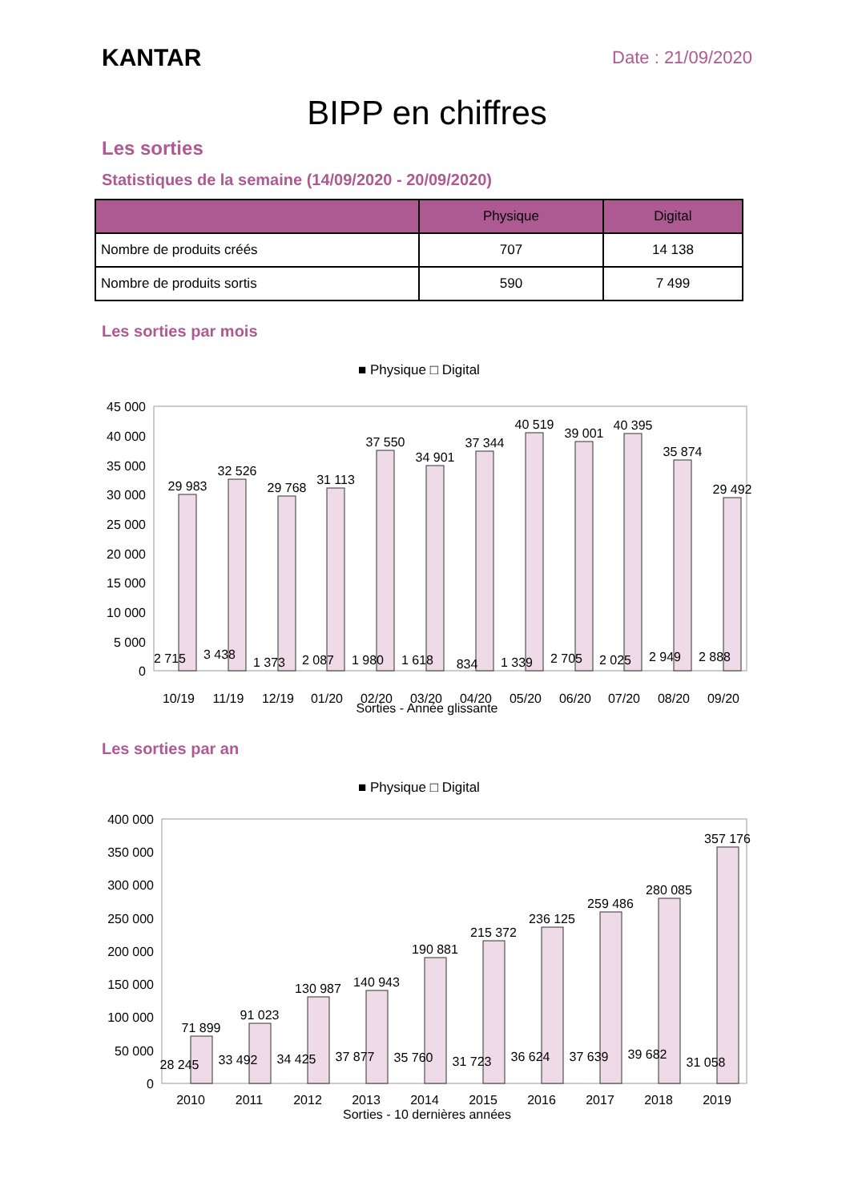KANTAR
Date : 21/09/2020
BIPP en chiffres
Les sorties
Statistiques de la semaine (14/09/2020 - 20/09/2020)
| | Physique | Digital |
| --- | --- | --- |
| Nombre de produits créés | 707 | 14 138 |
| Nombre de produits sortis | 590 | 7 499 |
Les sorties par mois
■ Physique □ Digital
45 000
40 000
35 000
30 000
25 000
20 000
15 000
10 000
5 000
0
10/19
11/19
12/19
01/20
02/20
03/20
04/20
05/20
06/20
07/20
08/20
09/20
29 983
32 526
29 768
31 113
37 550
34 901
37 344
40 519
39 001
40 395
35 874
29 492
2 715
3 438
1 373
2 087
1 980
1 618
834
1 339
2 705
2 025
2 949
2 888
Sorties - Année glissante
Les sorties par an
■ Physique □ Digital
400 000
350 000
300 000
250 000
200 000
150 000
100 000
50 000
0
71 899
91 023
130 987
140 943
190 881
215 372
236 125
259 486
280 085
357 176
28 245
33 492
34 425
37 877
35 760
31 723
36 624
37 639
39 682
31 058
2010
2011
2012
2013
2014
2015
2016
2017
2018
2019
Sorties - 10 dernières années